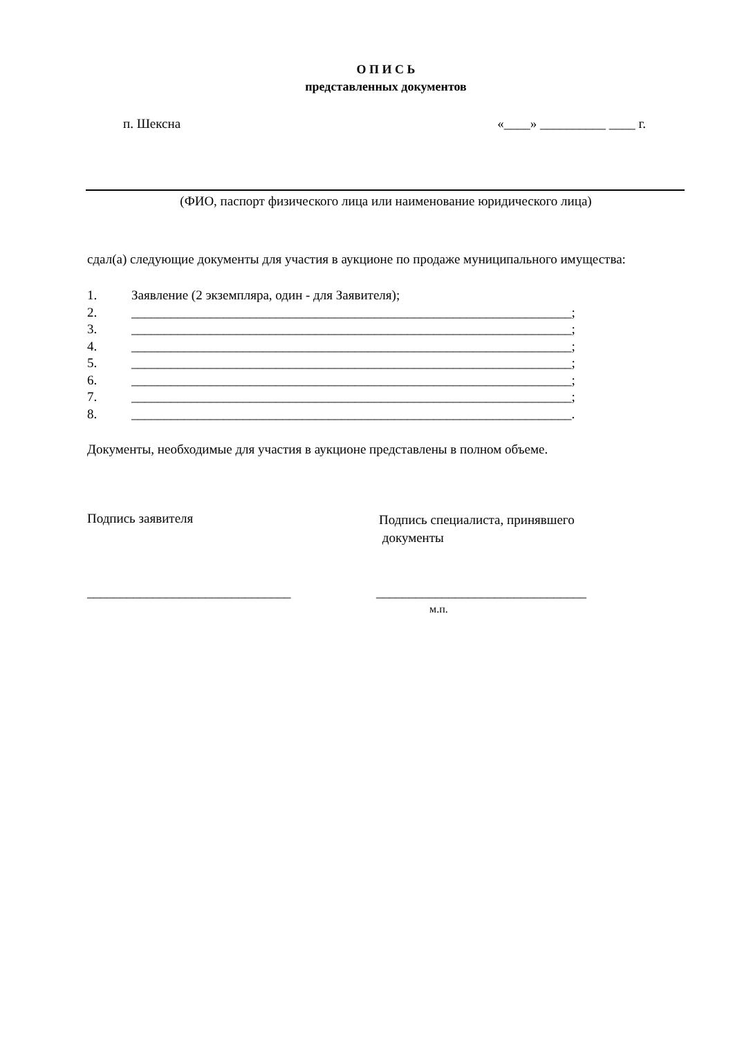О П И С Ь
представленных документов
п. Шексна «____» __________ ____ г.
(ФИО, паспорт физического лица или наименование юридического лица)
сдал(а) следующие документы для участия в аукционе по продаже муниципального имущества:
1. Заявление (2 экземпляра, один - для Заявителя);
2. ___________________________________________________________________;
3. ___________________________________________________________________;
4. ___________________________________________________________________;
5. ___________________________________________________________________;
6. ___________________________________________________________________;
7. ___________________________________________________________________;
8. ___________________________________________________________________.
Документы, необходимые для участия в аукционе представлены в полном объеме.
Подпись заявителя
Подпись специалиста, принявшего
документы
_______________________________ ________________________________
м.п.